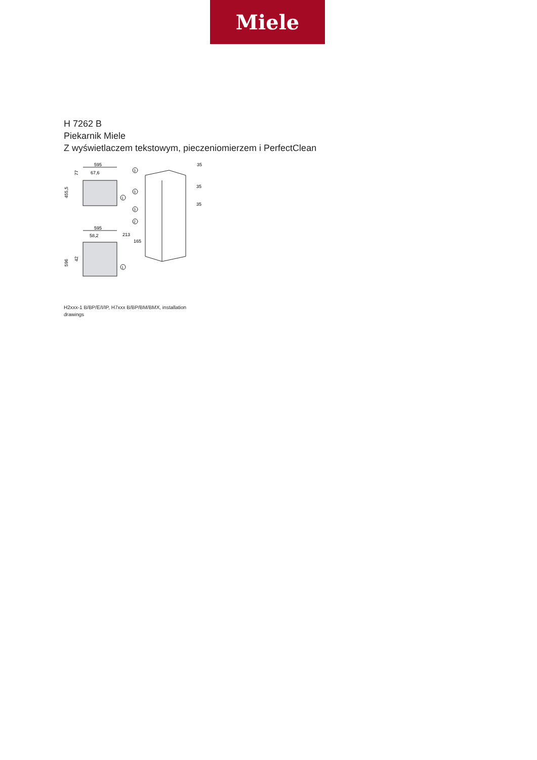Miele
H 7262 B
Piekarnik Miele
Z wyświetlaczem tekstowym, pieczeniomierzem i PerfectClean
595
67,6
455,5
595
58,2
596
42
77
1
1
3
3
3
2
35
35
35
213
165
H2xxx-1 B/BP/E/I/IP, H7xxx B/BP/BM/BMX, installation drawings